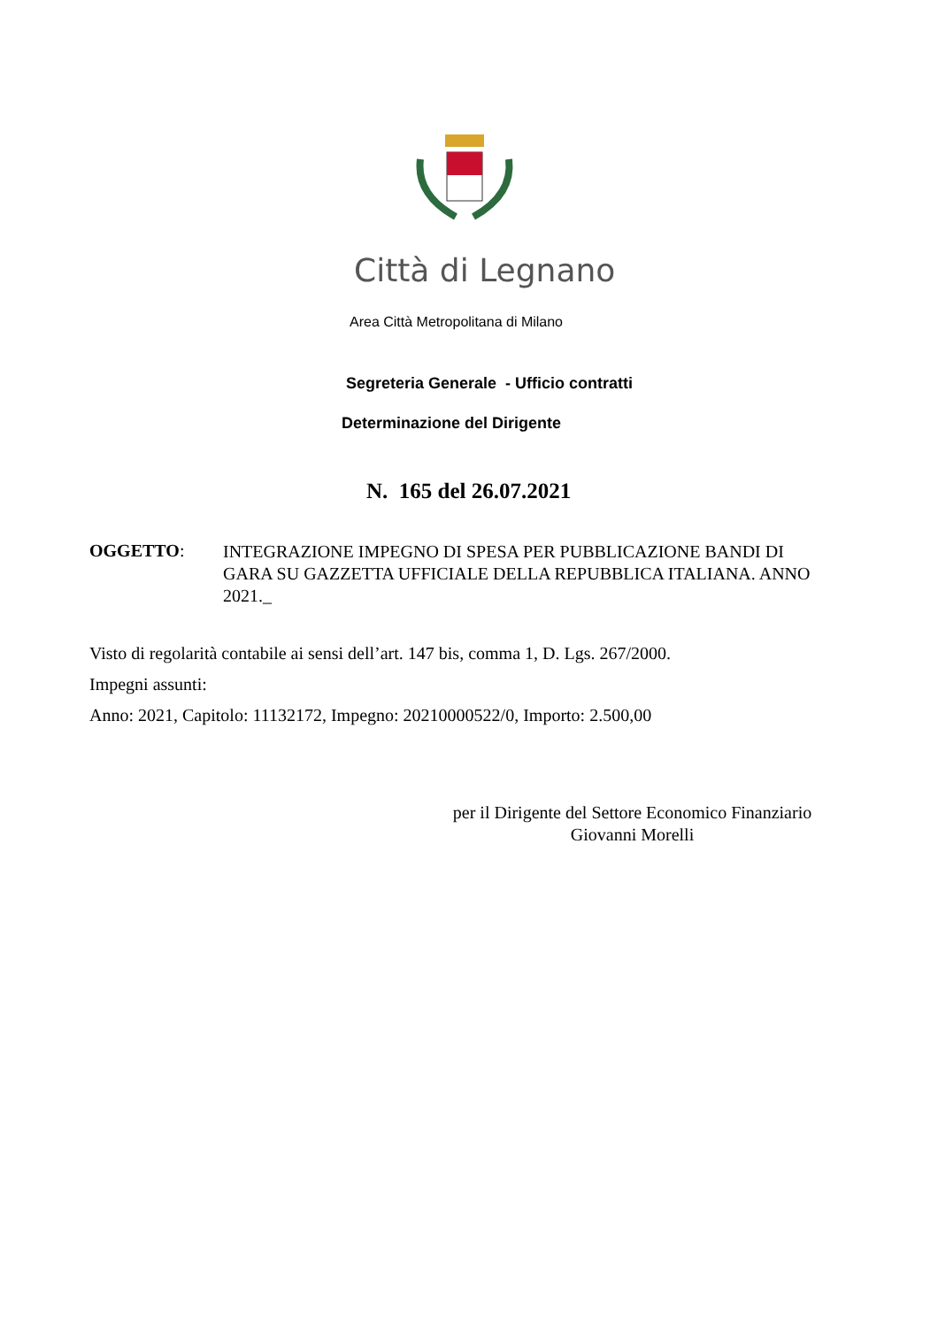Città di Legnano
Area Città Metropolitana di Milano
Segreteria Generale - Ufficio contratti
Determinazione del Dirigente
N. 165 del 26.07.2021
OGGETTO:
INTEGRAZIONE IMPEGNO DI SPESA PER PUBBLICAZIONE BANDI DI GARA SU GAZZETTA UFFICIALE DELLA REPUBBLICA ITALIANA. ANNO 2021._
Visto di regolarità contabile ai sensi dell’art. 147 bis, comma 1, D. Lgs. 267/2000.
Impegni assunti:
Anno: 2021, Capitolo: 11132172, Impegno: 20210000522/0, Importo: 2.500,00
per il Dirigente del Settore Economico Finanziario
Giovanni Morelli